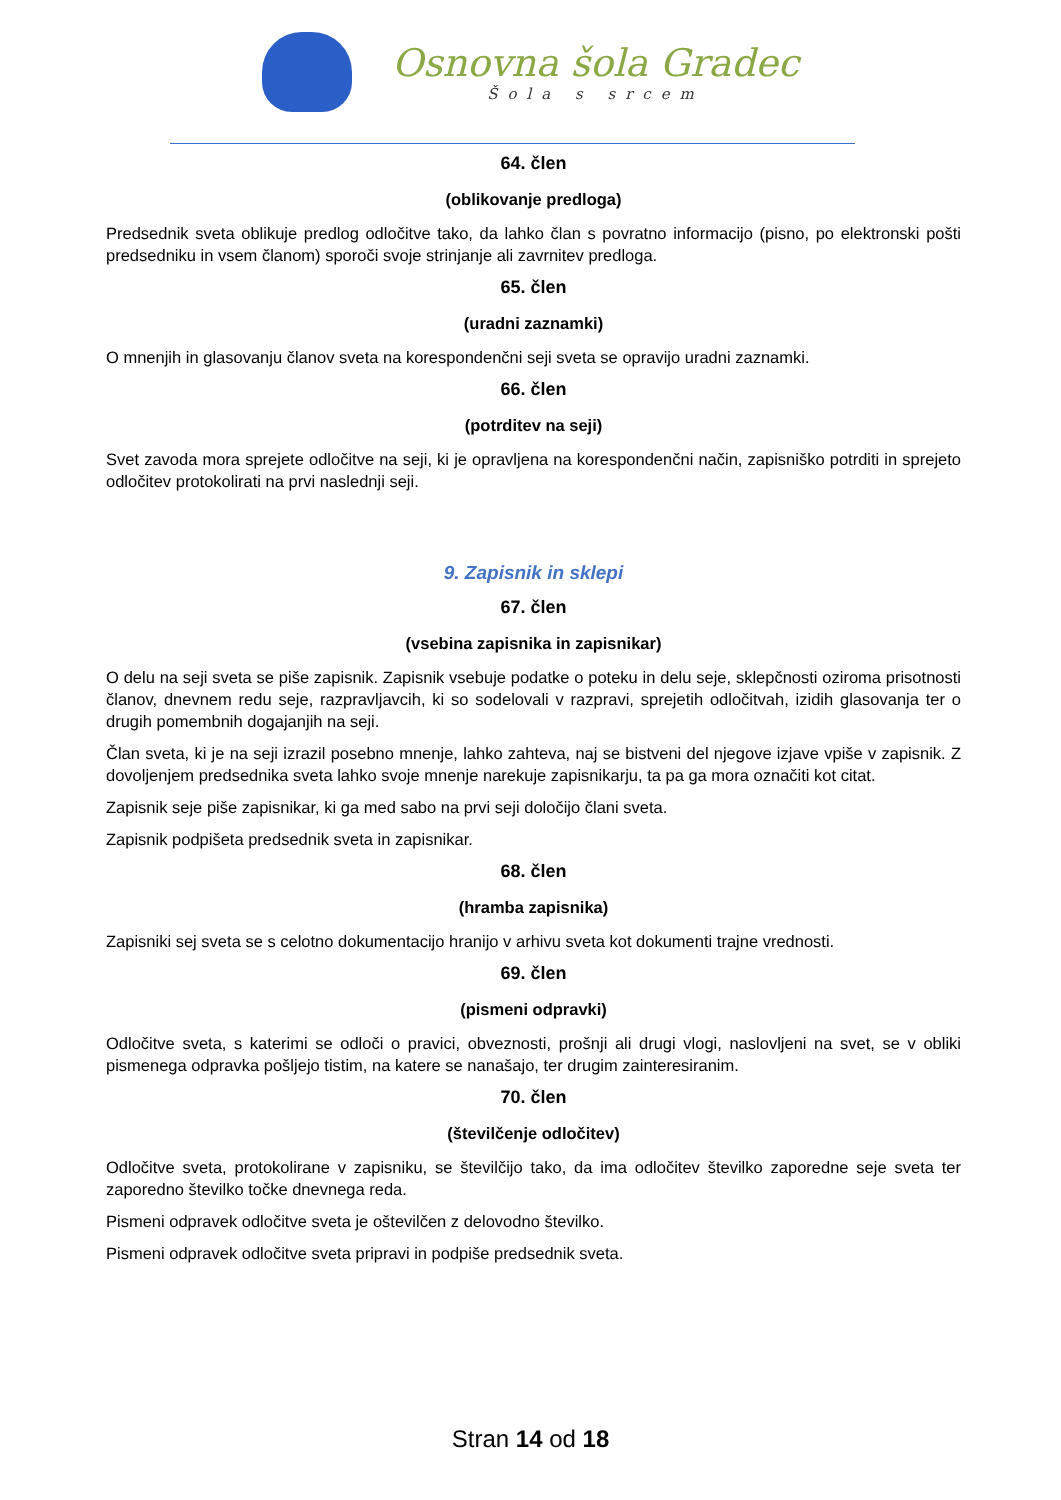Osnovna šola Gradec
Šola s srcem
64. člen
(oblikovanje predloga)
Predsednik sveta oblikuje predlog odločitve tako, da lahko član s povratno informacijo (pisno, po elektronski pošti predsedniku in vsem članom) sporoči svoje strinjanje ali zavrnitev predloga.
65. člen
(uradni zaznamki)
O mnenjih in glasovanju članov sveta na korespondenčni seji sveta se opravijo uradni zaznamki.
66. člen
(potrditev na seji)
Svet zavoda mora sprejete odločitve na seji, ki je opravljena na korespondenčni način, zapisniško potrditi in sprejeto odločitev protokolirati na prvi naslednji seji.
9. Zapisnik in sklepi
67. člen
(vsebina zapisnika in zapisnikar)
O delu na seji sveta se piše zapisnik. Zapisnik vsebuje podatke o poteku in delu seje, sklepčnosti oziroma prisotnosti članov, dnevnem redu seje, razpravljavcih, ki so sodelovali v razpravi, sprejetih odločitvah, izidih glasovanja ter o drugih pomembnih dogajanjih na seji.
Član sveta, ki je na seji izrazil posebno mnenje, lahko zahteva, naj se bistveni del njegove izjave vpiše v zapisnik. Z dovoljenjem predsednika sveta lahko svoje mnenje narekuje zapisnikarju, ta pa ga mora označiti kot citat.
Zapisnik seje piše zapisnikar, ki ga med sabo na prvi seji določijo člani sveta.
Zapisnik podpišeta predsednik sveta in zapisnikar.
68. člen
(hramba zapisnika)
Zapisniki sej sveta se s celotno dokumentacijo hranijo v arhivu sveta kot dokumenti trajne vrednosti.
69. člen
(pismeni odpravki)
Odločitve sveta, s katerimi se odloči o pravici, obveznosti, prošnji ali drugi vlogi, naslovljeni na svet, se v obliki pismenega odpravka pošljejo tistim, na katere se nanašajo, ter drugim zainteresiranim.
70. člen
(številčenje odločitev)
Odločitve sveta, protokolirane v zapisniku, se številčijo tako, da ima odločitev številko zaporedne seje sveta ter zaporedno številko točke dnevnega reda.
Pismeni odpravek odločitve sveta je oštevilčen z delovodno številko.
Pismeni odpravek odločitve sveta pripravi in podpiše predsednik sveta.
Stran 14 od 18